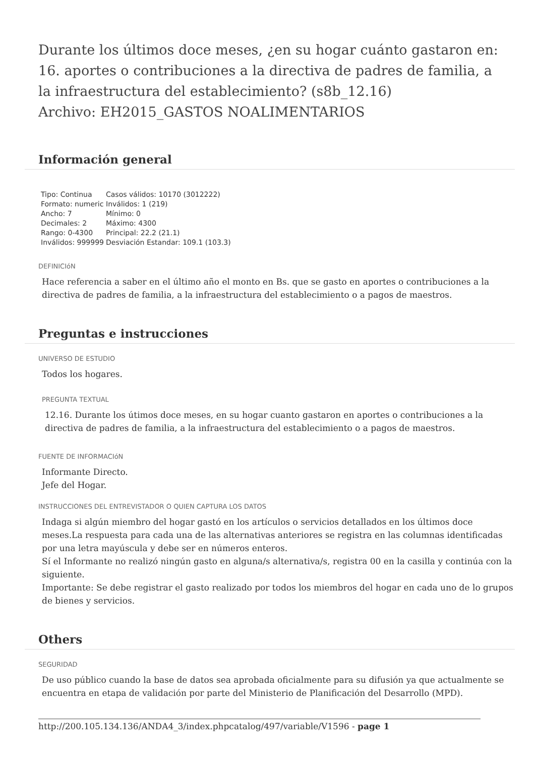Durante los últimos doce meses, ¿en su hogar cuánto gastaron en: 16. aportes o contribuciones a la directiva de padres de familia, a la infraestructura del establecimiento? (s8b_12.16)
Archivo: EH2015_GASTOS NOALIMENTARIOS
Información general
| Tipo: Continua | Casos válidos: 10170 (3012222) |
| Formato: numeric | Inválidos: 1 (219) |
| Ancho: 7 | Mínimo: 0 |
| Decimales: 2 | Máximo: 4300 |
| Rango: 0-4300 | Principal: 22.2 (21.1) |
| Inválidos: 999999 | Desviación Estandar: 109.1 (103.3) |
DEFINICIóN
Hace referencia a saber en el último año el monto en Bs. que se gasto en aportes o contribuciones a la directiva de padres de familia, a la infraestructura del establecimiento o a pagos de maestros.
Preguntas e instrucciones
UNIVERSO DE ESTUDIO
Todos los hogares.
PREGUNTA TEXTUAL
12.16. Durante los útimos doce meses, en su hogar cuanto gastaron en aportes o contribuciones a la directiva de padres de familia, a la infraestructura del establecimiento o a pagos de maestros.
FUENTE DE INFORMACIóN
Informante Directo.
Jefe del Hogar.
INSTRUCCIONES DEL ENTREVISTADOR O QUIEN CAPTURA LOS DATOS
Indaga si algún miembro del hogar gastó en los artículos o servicios detallados en los últimos doce meses.La respuesta para cada una de las alternativas anteriores se registra en las columnas identificadas por una letra mayúscula y debe ser en números enteros.
Sí el Informante no realizó ningún gasto en alguna/s alternativa/s, registra 00 en la casilla y continúa con la siguiente.
Importante: Se debe registrar el gasto realizado por todos los miembros del hogar en cada uno de lo grupos de bienes y servicios.
Others
SEGURIDAD
De uso público cuando la base de datos sea aprobada oficialmente para su difusión ya que actualmente se encuentra en etapa de validación por parte del Ministerio de Planificación del Desarrollo (MPD).
http://200.105.134.136/ANDA4_3/index.phpcatalog/497/variable/V1596 - page 1